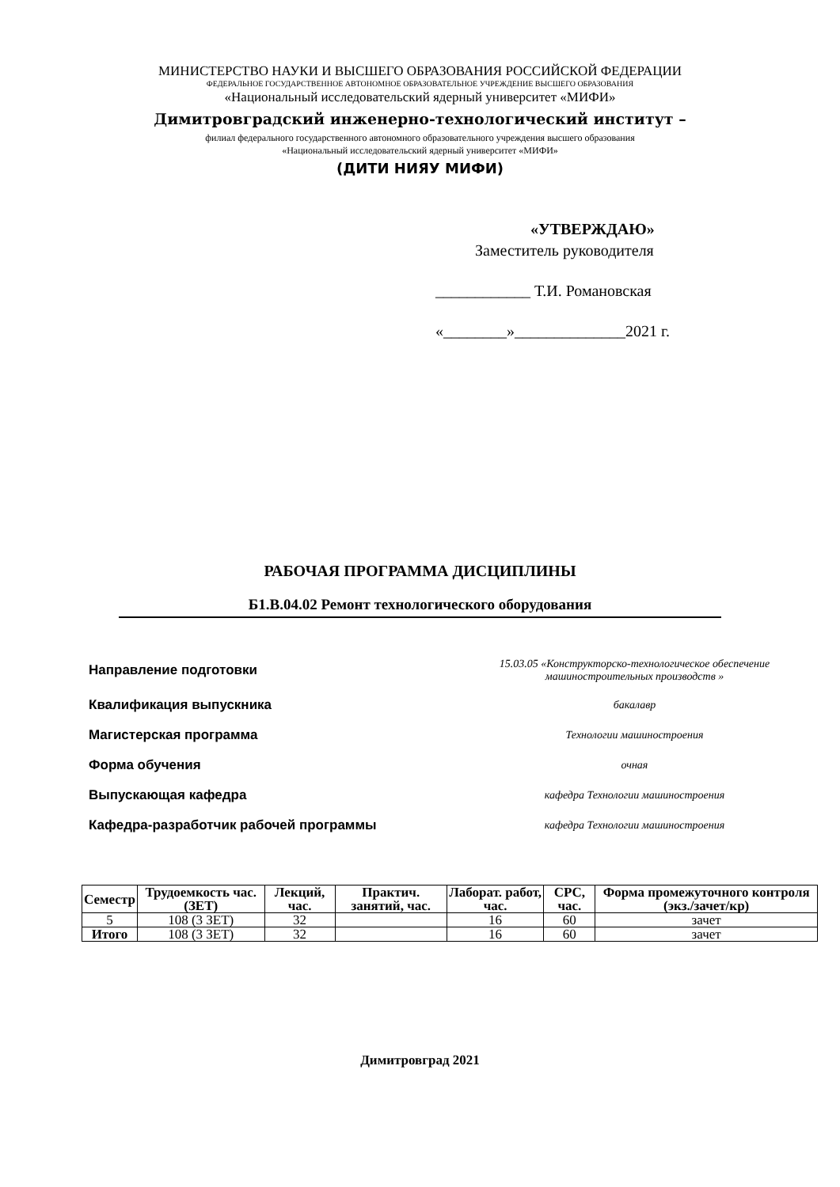МИНИСТЕРСТВО НАУКИ И ВЫСШЕГО ОБРАЗОВАНИЯ РОССИЙСКОЙ ФЕДЕРАЦИИ
ФЕДЕРАЛЬНОЕ ГОСУДАРСТВЕННОЕ АВТОНОМНОЕ ОБРАЗОВАТЕЛЬНОЕ УЧРЕЖДЕНИЕ ВЫСШЕГО ОБРАЗОВАНИЯ
«Национальный исследовательский ядерный университет «МИФИ»
Димитровградский инженерно-технологический институт –
филиал федерального государственного автономного образовательного учреждения высшего образования
«Национальный исследовательский ядерный университет «МИФИ»
(ДИТИ НИЯУ МИФИ)
«УТВЕРЖДАЮ»
Заместитель руководителя
____________ Т.И. Романовская
«________»______________2021 г.
РАБОЧАЯ ПРОГРАММА ДИСЦИПЛИНЫ
Б1.В.04.02 Ремонт технологического оборудования
Направление подготовки 15.03.05 «Конструкторско-технологическое обеспечение машиностроительных производств »
Квалификация выпускника бакалавр
Магистерская программа Технологии машиностроения
Форма обучения очная
Выпускающая кафедра кафедра Технологии машиностроения
Кафедра-разработчик рабочей программы кафедра Технологии машиностроения
| Семестр | Трудоемкость час. (ЗЕТ) | Лекций, час. | Практич. занятий, час. | Лаборат. работ, час. | СРС, час. | Форма промежуточного контроля (экз./зачет/кр) |
| --- | --- | --- | --- | --- | --- | --- |
| 5 | 108 (3 ЗЕТ) | 32 | | 16 | 60 | зачет |
| Итого | 108 (3 ЗЕТ) | 32 | | 16 | 60 | зачет |
Димитровград 2021